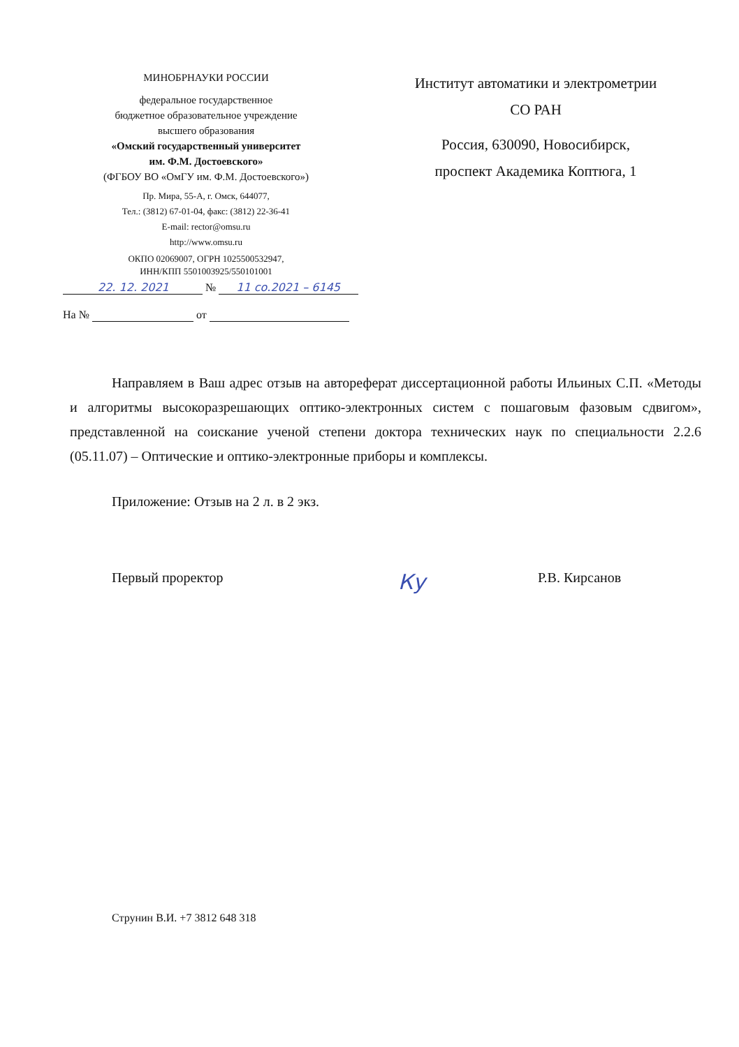МИНОБРНАУКИ РОССИИ
федеральное государственное
бюджетное образовательное учреждение
высшего образования
«Омский государственный университет
им. Ф.М. Достоевского»
(ФГБОУ ВО «ОмГУ им. Ф.М. Достоевского»)
Пр. Мира, 55-А, г. Омск, 644077,
Тел.: (3812) 67-01-04, факс: (3812) 22-36-41
E-mail: rector@omsu.ru
http://www.omsu.ru
ОКПО 02069007, ОГРН 1025500532947,
ИНН/КПП 5501003925/550101001
Институт автоматики и электрометрии
СО РАН
Россия, 630090, Новосибирск,
проспект Академика Коптюга, 1
22. 12. 2021 № 11 со.2021 – 6145
На № от
Направляем в Ваш адрес отзыв на автореферат диссертационной работы Ильиных С.П. «Методы и алгоритмы высокоразрешающих оптико-электронных систем с пошаговым фазовым сдвигом», представленной на соискание ученой степени доктора технических наук по специальности 2.2.6 (05.11.07) – Оптические и оптико-электронные приборы и комплексы.
Приложение: Отзыв на 2 л. в 2 экз.
Первый проректор Ку Р.В. Кирсанов
Струнин В.И. +7 3812 648 318